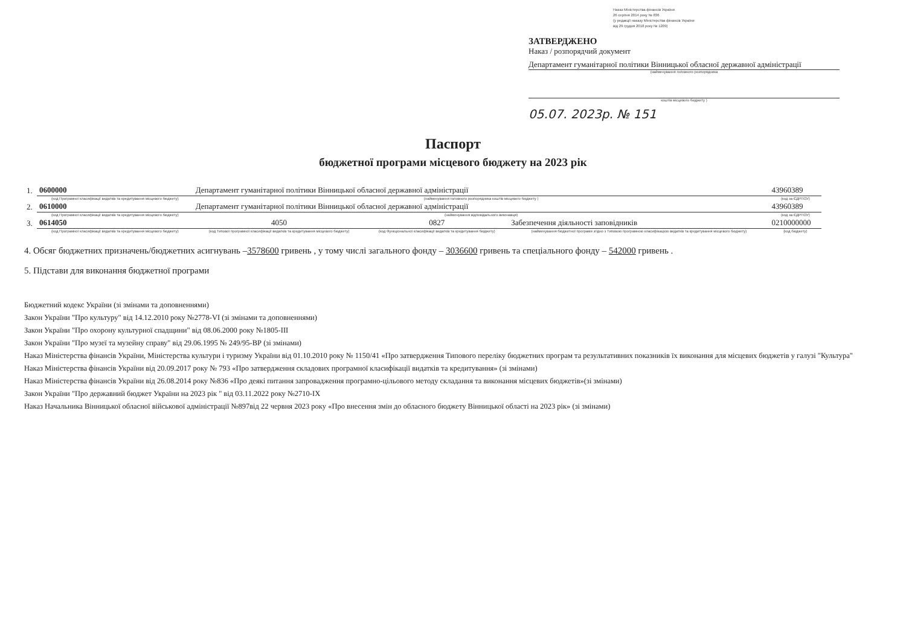Наказ Міністерства фінансів України
26 серпня 2014 року № 836
(у редакції наказу Міністерства фінансів України
від 29 грудня 2018 року № 1209)
ЗАТВЕРДЖЕНО
Наказ / розпорядчий документ
Департамент гуманітарної політики Вінницької обласної державної адміністрації
(найменування головного розпорядника
коштів місцевого бюджету )
05.07. 2023р. № 151
Паспорт
бюджетної програми місцевого бюджету на 2023 рік
| 1. | 0600000 | Департамент гуманітарної політики Вінницької обласної державної адміністрації | | | 43960389 |
| | (код Програмної класифікації видатків та кредитування місцевого бюджету) | (найменування головного розпорядника коштів місцевого бюджету ) | | | (код за ЄДРПОУ) |
| 2. | 0610000 | Департамент гуманітарної політики Вінницької обласної державної адміністрації | | | 43960389 |
| | (код Програмної класифікації видатків та кредитування місцевого бюджету) | (найменування відповідального виконавця) | | | (код за ЄДРПОУ) |
| 3. | 0614050 | 4050 | 0827 | Забезпечення діяльності заповідників | 0210000000 |
| | (код Програмної класифікації видатків та кредитування місцевого бюджету) | (код Типової програмної класифікації видатків та кредитування місцевого бюджету) | (код Функціональної класифікації видатків та кредитування бюджету) | (найменування бюджетної програми згідно з Типовою програмною класифікацією видатків та кредитування місцевого бюджету) | (код бюджету) |
4. Обсяг бюджетних призначень/бюджетних асигнувань –3578600 гривень , у тому числі загального фонду – 3036600 гривень та спеціального фонду – 542000 гривень .
5. Підстави для виконання бюджетної програми
Бюджетний кодекс України (зі змінами та доповненнями)
Закон України "Про культуру" від 14.12.2010 року №2778-VI (зі змінами та доповненнями)
Закон України "Про охорону культурної спадщини" від 08.06.2000 року №1805-III
Закон України "Про музеї та музейну справу" від 29.06.1995 № 249/95-ВР (зі змінами)
Наказ Міністерства фінансів України, Міністерства культури і туризму України від 01.10.2010 року № 1150/41 «Про затвердження Типового переліку бюджетних програм та результативних показників їх виконання для місцевих бюджетів у галузі "Культура"
Наказ Міністерства фінансів України від 20.09.2017 року № 793 «Про затвердження складових програмної класифікації видатків та кредитування» (зі змінами)
Наказ Міністерства фінансів України від 26.08.2014 року №836 «Про деякі питання запровадження програмно-цільового методу складання та виконання місцевих бюджетів»(зі змінами)
Закон України "Про державний бюджет України на 2023 рік " від 03.11.2022 року №2710-IX
Наказ Начальника Вінницької обласної військової адміністрації №897від 22 червня 2023 року «Про внесення змін до обласного бюджету Вінницької області на 2023 рік» (зі змінами)